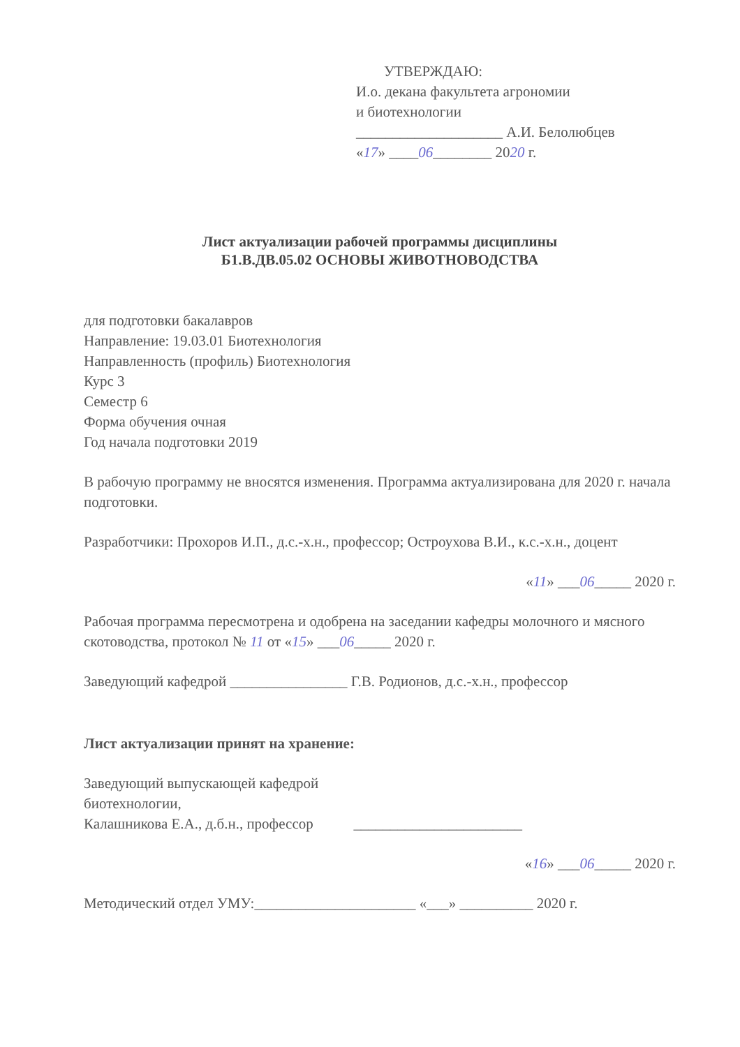УТВЕРЖДАЮ:
И.о. декана факультета агрономии
и биотехнологии
____________________ А.И. Белолюбцев
«17» ____06________ 2020 г.
Лист актуализации рабочей программы дисциплины
Б1.В.ДВ.05.02 ОСНОВЫ ЖИВОТНОВОДСТВА
для подготовки бакалавров
Направление: 19.03.01 Биотехнология
Направленность (профиль) Биотехнология
Курс 3
Семестр 6
Форма обучения очная
Год начала подготовки 2019
В рабочую программу не вносятся изменения. Программа актуализирована для 2020 г. начала подготовки.
Разработчики: Прохоров И.П., д.с.-х.н., профессор; Остроухова В.И., к.с.-х.н., доцент
«11» ___06_____ 2020 г.
Рабочая программа пересмотрена и одобрена на заседании кафедры молочного и мясного скотоводства, протокол № 11 от «15» ___06_____ 2020 г.
Заведующий кафедрой ________________ Г.В. Родионов, д.с.-х.н., профессор
Лист актуализации принят на хранение:
Заведующий выпускающей кафедрой
биотехнологии,
Калашникова Е.А., д.б.н., профессор _______________________
«16» ___06_____ 2020 г.
Методический отдел УМУ:______________________ «___» __________ 2020 г.